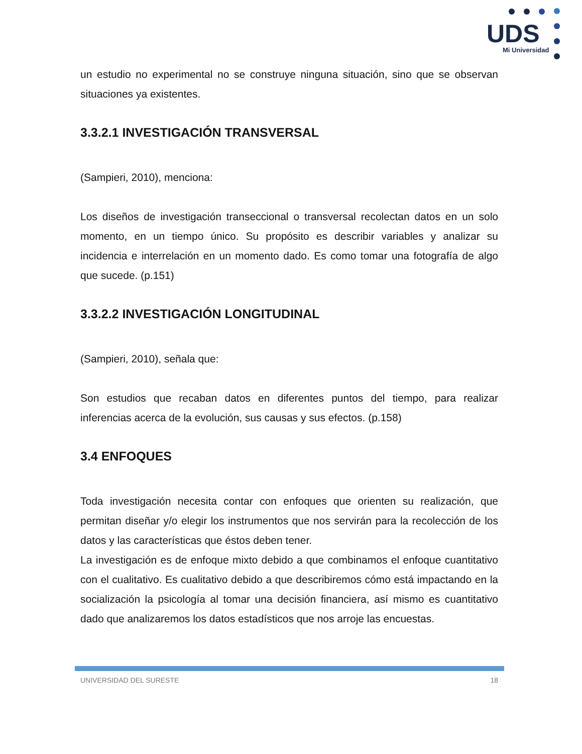UDS
Mi Universidad
un estudio no experimental no se construye ninguna situación, sino que se observan situaciones ya existentes.
3.3.2.1 INVESTIGACIÓN TRANSVERSAL
(Sampieri, 2010), menciona:
Los diseños de investigación transeccional o transversal recolectan datos en un solo momento, en un tiempo único. Su propósito es describir variables y analizar su incidencia e interrelación en un momento dado. Es como tomar una fotografía de algo que sucede. (p.151)
3.3.2.2 INVESTIGACIÓN LONGITUDINAL
(Sampieri, 2010), señala que:
Son estudios que recaban datos en diferentes puntos del tiempo, para realizar inferencias acerca de la evolución, sus causas y sus efectos. (p.158)
3.4 ENFOQUES
Toda investigación necesita contar con enfoques que orienten su realización, que permitan diseñar y/o elegir los instrumentos que nos servirán para la recolección de los datos y las características que éstos deben tener.
La investigación es de enfoque mixto debido a que combinamos el enfoque cuantitativo con el cualitativo. Es cualitativo debido a que describiremos cómo está impactando en la socialización la psicología al tomar una decisión financiera, así mismo es cuantitativo dado que analizaremos los datos estadísticos que nos arroje las encuestas.
UNIVERSIDAD DEL SURESTE 18